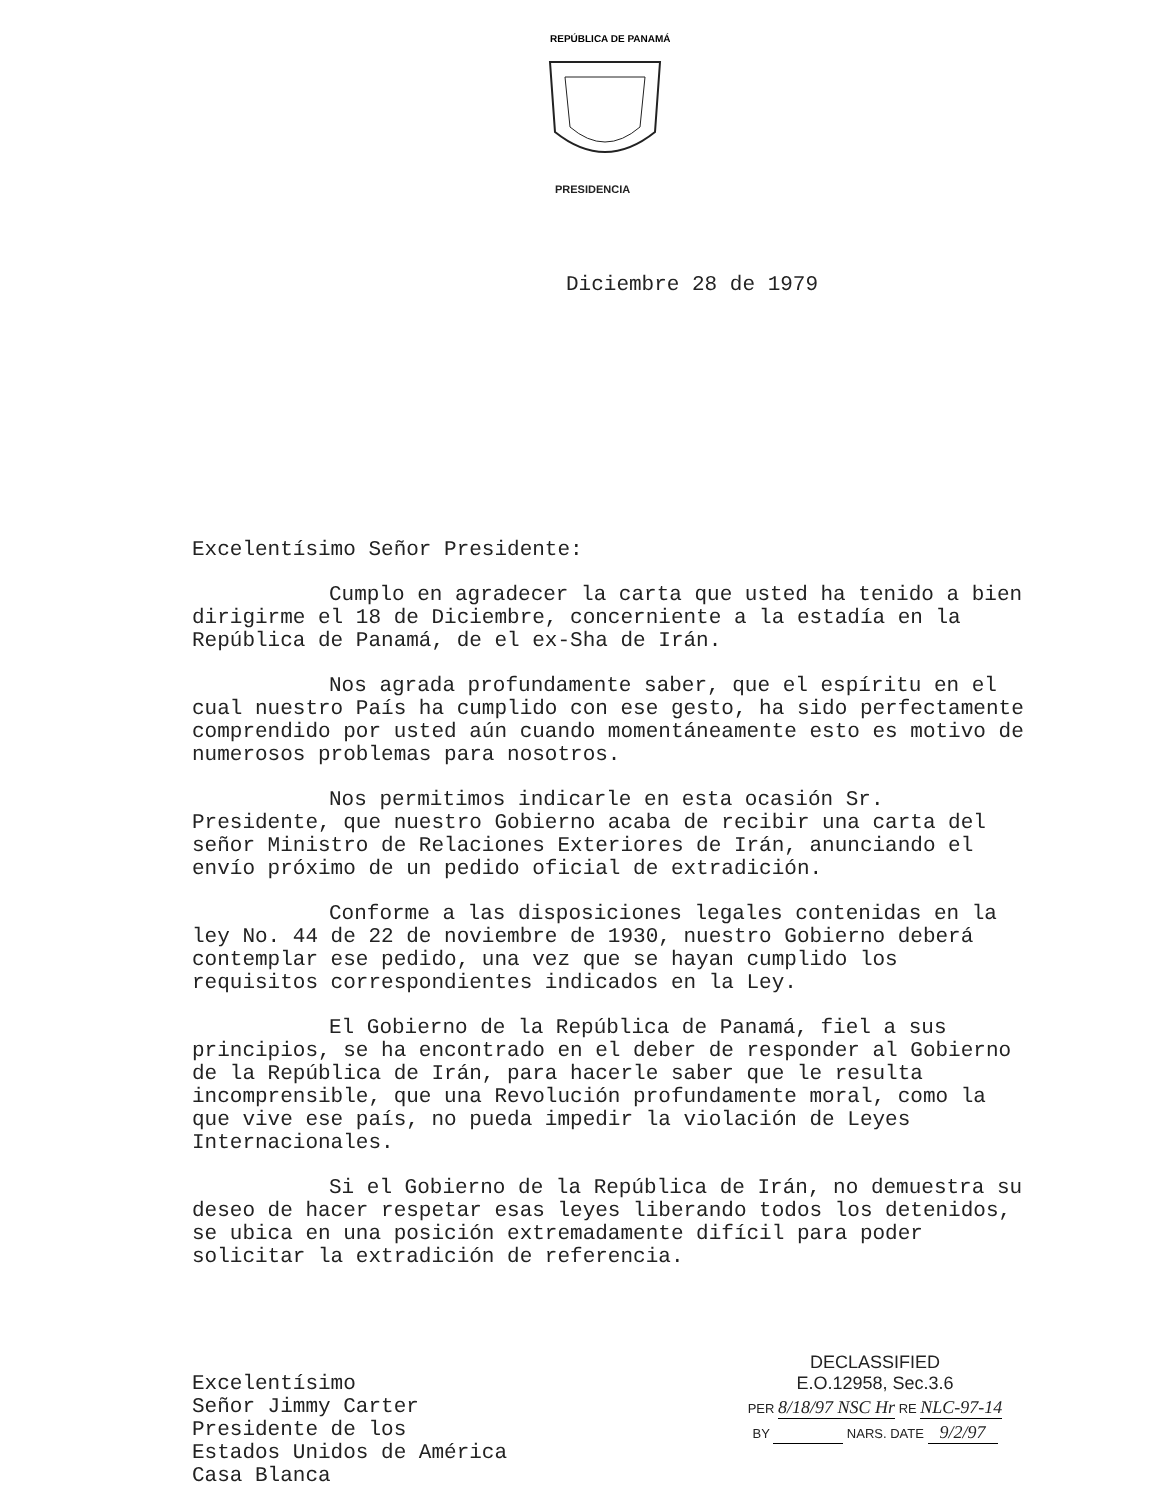REPÚBLICA DE PANAMÁ
PRESIDENCIA
Diciembre 28 de 1979
Excelentísimo Señor Presidente:
Cumplo en agradecer la carta que usted ha tenido a bien dirigirme el 18 de Diciembre, concerniente a la estadía en la República de Panamá, de el ex-Sha de Irán.
Nos agrada profundamente saber, que el espíritu en el cual nuestro País ha cumplido con ese gesto, ha sido perfectamente comprendido por usted aún cuando momentáneamente esto es motivo de numerosos problemas para nosotros.
Nos permitimos indicarle en esta ocasión Sr. Presidente, que nuestro Gobierno acaba de recibir una carta del señor Ministro de Relaciones Exteriores de Irán, anunciando el envío próximo de un pedido oficial de extradición.
Conforme a las disposiciones legales contenidas en la ley No. 44 de 22 de noviembre de 1930, nuestro Gobierno deberá contemplar ese pedido, una vez que se hayan cumplido los requisitos correspondientes indicados en la Ley.
El Gobierno de la República de Panamá, fiel a sus principios, se ha encontrado en el deber de responder al Gobierno de la República de Irán, para hacerle saber que le resulta incomprensible, que una Revolución profundamente moral, como la que vive ese país, no pueda impedir la violación de Leyes Internacionales.
Si el Gobierno de la República de Irán, no demuestra su deseo de hacer respetar esas leyes liberando todos los detenidos, se ubica en una posición extremadamente difícil para poder solicitar la extradición de referencia.
Excelentísimo
Señor Jimmy Carter
Presidente de los
Estados Unidos de América
Casa Blanca
DECLASSIFIED
E.O.12958, Sec.3.6
PER 8/18/97 NSC Hr RE NLC-97-14
BY NARS. DATE 9/2/97